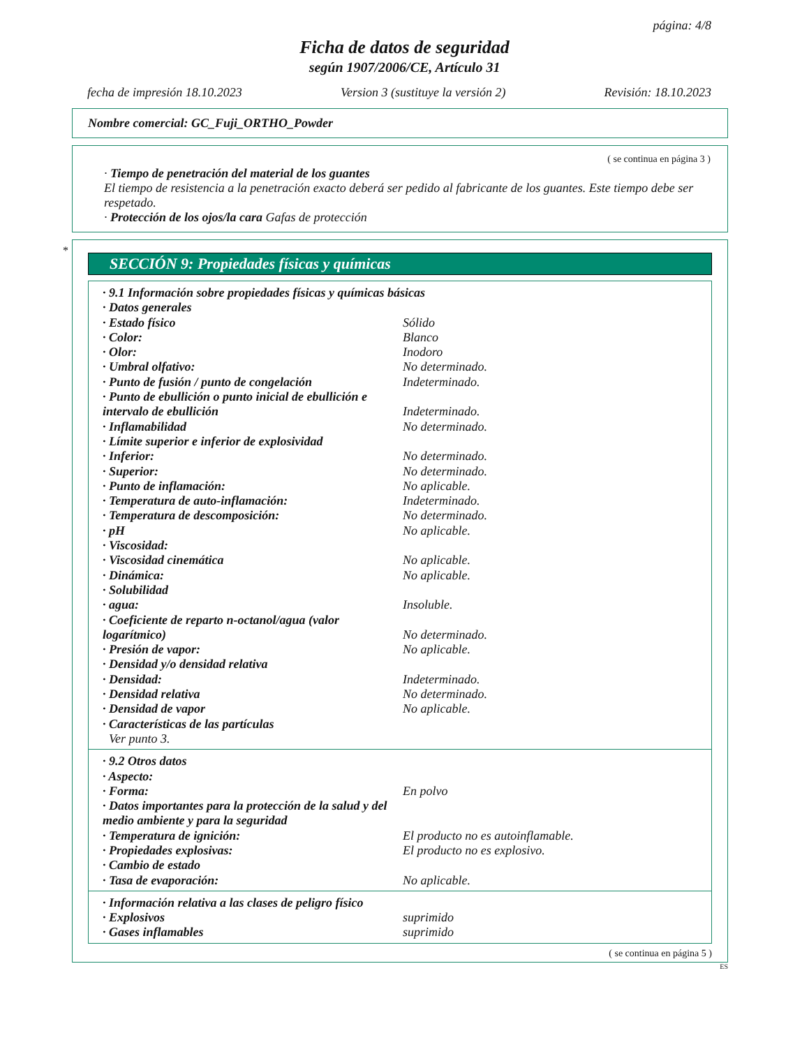página: 4/8
Ficha de datos de seguridad
según 1907/2006/CE, Artículo 31
fecha de impresión 18.10.2023 Version 3 (sustituye la versión 2) Revisión: 18.10.2023
Nombre comercial: GC_Fuji_ORTHO_Powder
( se continua en página 3 )
· Tiempo de penetración del material de los guantes
El tiempo de resistencia a la penetración exacto deberá ser pedido al fabricante de los guantes. Este tiempo debe ser respetado.
· Protección de los ojos/la cara Gafas de protección
*
SECCIÓN 9: Propiedades físicas y químicas
| · 9.1 Información sobre propiedades físicas y químicas básicas | |
| · Datos generales | |
| · Estado físico | Sólido |
| · Color: | Blanco |
| · Olor: | Inodoro |
| · Umbral olfativo: | No determinado. |
| · Punto de fusión / punto de congelación | Indeterminado. |
| · Punto de ebullición o punto inicial de ebullición e intervalo de ebullición | Indeterminado. |
| · Inflamabilidad | No determinado. |
| · Límite superior e inferior de explosividad | |
| · Inferior: | No determinado. |
| · Superior: | No determinado. |
| · Punto de inflamación: | No aplicable. |
| · Temperatura de auto-inflamación: | Indeterminado. |
| · Temperatura de descomposición: | No determinado. |
| · pH | No aplicable. |
| · Viscosidad: | |
| · Viscosidad cinemática | No aplicable. |
| · Dinámica: | No aplicable. |
| · Solubilidad | |
| · agua: | Insoluble. |
| · Coeficiente de reparto n-octanol/agua (valor logarítmico) | No determinado. |
| · Presión de vapor: | No aplicable. |
| · Densidad y/o densidad relativa | |
| · Densidad: | Indeterminado. |
| · Densidad relativa | No determinado. |
| · Densidad de vapor | No aplicable. |
| · Características de las partículas | |
| Ver punto 3. | |
| · 9.2 Otros datos | |
| · Aspecto: | |
| · Forma: | En polvo |
| · Datos importantes para la protección de la salud y del medio ambiente y para la seguridad | |
| · Temperatura de ignición: | El producto no es autoinflamable. |
| · Propiedades explosivas: | El producto no es explosivo. |
| · Cambio de estado | |
| · Tasa de evaporación: | No aplicable. |
| · Información relativa a las clases de peligro físico | |
| · Explosivos | suprimido |
| · Gases inflamables | suprimido |
( se continua en página 5 )
ES